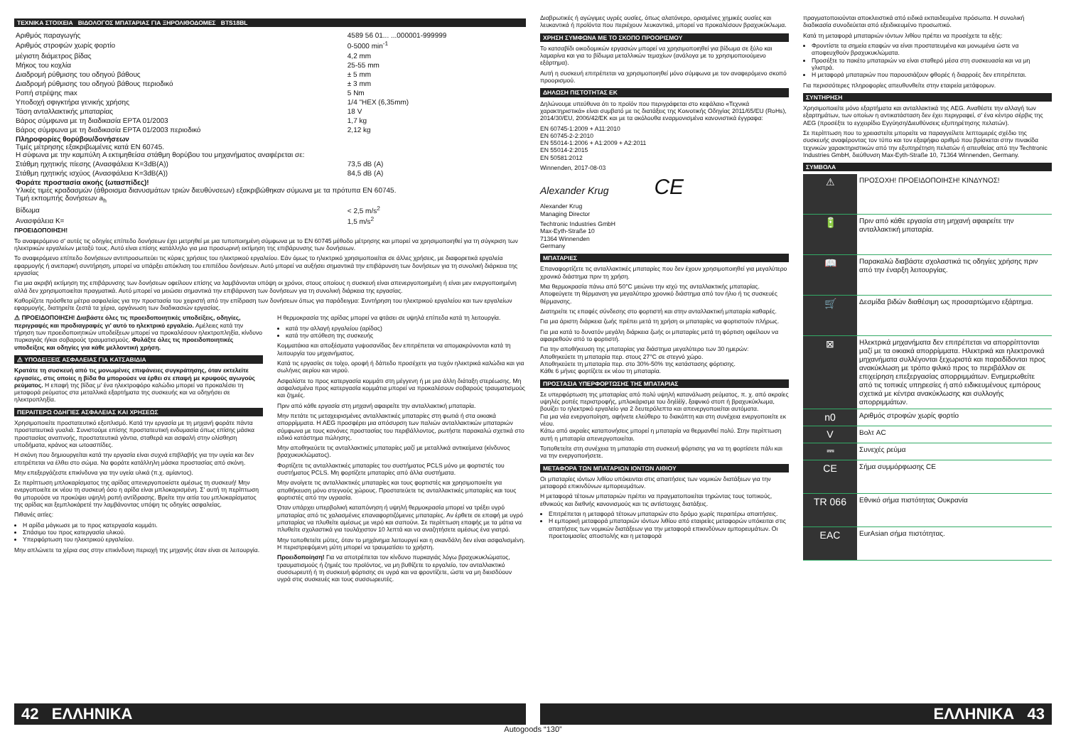ΤΕΧΝΙΚΑ ΣΤΟΙΧΕΙΑ ΒΙΔΟΛΟΓΟΣ ΜΠΑΤΑΡΙΑΣ ΓΙΑ ΞΗΡΟΛΙΘΟΔΟΜΕΣ BTS18BL
| Αριθμός παραγωγής | 4589 56 01... ...000001-999999 |
| Αριθμός στροφών χωρίς φορτίο | 0-5000 min<sup>-1</sup> |
| μέγιστη διάμετρος βίδας | 4,2 mm |
| Μήκος του κοχλία | 25-55 mm |
| Διαδρομή ρύθμισης του οδηγού βάθους | ± 5 mm |
| Διαδρομή ρύθμισης του οδηγού βάθους περιοδικό | ± 3 mm |
| Ροπή στρέψης max | 5 Nm |
| Υποδοχή σφιγκτήρα γενικής χρήσης | 1/4 "HEX (6,35mm) |
| Τάση ανταλλακτικής μπαταρίας | 18 V |
| Βάρος σύμφωνα με τη διαδικασία EPTA 01/2003 | 1,7 kg |
| Βάρος σύμφωνα με τη διαδικασία EPTA 01/2003 περιοδικό | 2,12 kg |
| Πληροφορίες θορύβου/δονήσεων Τιμές μέτρησης εξακριβωμένες κατά EN 60745. Η σύφωνα με την καμπύλη A εκτιμηθείσα στάθμη θορύβου του μηχανήματος αναφέρεται σε: | |
| Στάθμη ηχητικής πίεσης (Ανασφάλεια K=3dB(A)) | 73,5 dB (A) |
| Στάθμη ηχητικής ισχύος (Ανασφάλεια K=3dB(A)) | 84,5 dB (A) |
| Φοράτε προστασία ακοής (ωτασπίδες)! Υλικές τιμές κραδασμών (άθροισμα διανυσμάτων τριών διευθύνσεων) εξακριβώθηκαν σύμωνα με τα πρότυπα EN 60745. Τιμή εκπομπής δονήσεων a<sub>h</sub> | |
| Βίδωμα | < 2,5 m/s<sup>2</sup> |
| Ανασφάλεια K= | 1,5 m/s<sup>2</sup> |
ΠΡΟΕΙΔΟΠΟΙΗΣΗ!
Το αναφερόμενο σ' αυτές τις οδηγίες επίπεδο δονήσεων έχει μετρηθεί με μια τυποποιημένη σύμφωνα με το EN 60745 μέθοδο μέτρησης και μπορεί να χρησιμοποιηθεί για τη σύγκριση των ηλεκτρικών εργαλείων μεταξύ τους. Αυτό είναι επίσης κατάλληλο για μια προσωρινή εκτίμηση της επιβάρυνσης των δονήσεων.
Το αναφερόμενο επίπεδο δονήσεων αντιπροσωπεύει τις κύριες χρήσεις του ηλεκτρικού εργαλείου. Εάν όμως το ηλεκτρικό χρησιμοποιείται σε άλλες χρήσεις, με διαφορετικά εργαλεία εφαρμογής ή ανεπαρκή συντήρηση, μπορεί να υπάρξει απόκλιση του επιπέδου δονήσεων. Αυτό μπορεί να αυξήσει σημαντικά την επιβάρυνση των δονήσεων για τη συνολική διάρκεια της εργασίας
Για μια ακριβή εκτίμηση της επιβάρυνσης των δονήσεων οφείλουν επίσης να λαμβάνονται υπόψη οι χρόνοι, στους οποίους η συσκευή είναι απενεργοποιημένη ή είναι μεν ενεργοποιημένη αλλά δεν χρησιμοποιείται πραγματικά. Αυτό μπορεί να μειώσει σημαντικά την επιβάρυνση των δονήσεων για τη συνολική διάρκεια της εργασίας.
Καθορίζετε πρόσθετα μέτρα ασφαλείας για την προστασία του χειριστή από την επίδραση των δονήσεων όπως για παράδειγμα: Συντήρηση του ηλεκτρικού εργαλείου και των εργαλείων εφαρμογής, διατηρείτε ζεστά τα χέρια, οργάνωση των διαδικασιών εργασίας.
⚠ ΠΡΟΕΙΔΟΠΟΙΗΣΗ! Διαβάστε όλες τις προειδοποιητικές υποδείξεις, οδηγίες, περιγραφές και προδιαγραφές γι' αυτό το ηλεκτρικό εργαλείο. Αμέλειες κατά την τήρηση των προειδοποιητικών υποδείξεων μπορεί να προκαλέσουν ηλεκτροπληξία, κίνδυνο πυρκαγιάς ή/και σοβαρούς τραυματισμούς. Φυλάξτε όλες τις προειδοποιητικές υποδείξεις και οδηγίες για κάθε μελλοντική χρήση.
⚠ ΥΠΟΔΕΙΞΕΙΣ ΑΣΦΑΛΕΙΑΣ ΓΙΑ ΚΑΤΣΑΒΙΔΙΑ
Κρατάτε τη συσκευή από τις μονωμένες επιφάνειες συγκράτησης, όταν εκτελείτε εργασίες, στις οποίες η βίδα θα μπορούσε να έρθει σε επαφή με κρυφούς αγωγούς ρεύματος. Η επαφή της βίδας μ' ένα ηλεκτροφόρο καλώδιο μπορεί να προκαλέσει τη μεταφορά ρεύματος στα μεταλλικά εξαρτήματα της συσκευής και να οδηγήσει σε ηλεκτροπληξία.
ΠΕΡΑΙΤΕΡΩ ΟΔΗΓΙΕΣ ΑΣΦΑΛΕΙΑΣ ΚΑΙ ΧΡΗΣΕΩΣ
Χρησιμοποιείτε προστατευτικό εξοπλισμό. Κατά την εργασία με τη μηχανή φοράτε πάντα προστατευτικά γυαλιά. Συνιστούμε επίσης προστατευτική ενδυμασία όπως επίσης μάσκα προστασίας αναπνοής, προστατευτικά γάντια, σταθερά και ασφαλή στην ολίσθηση υποδήματα, κράνος και ωτοασπίδες.
Η σκόνη που δημιουργείται κατά την εργασία είναι συχνά επιβλαβής για την υγεία και δεν επιτρέπεται να έλθει στο σώμα. Να φοράτε κατάλληλη μάσκα προστασίας από σκόνη.
Μην επεξεργάζεστε επικίνδυνα για την υγεία υλικά (π.χ. αμίαντος).
Σε περίπτωση μπλοκαρίσματος της αρίδας απενεργοποιείστε αμέσως τη συσκευή! Μην ενεργοποιείτε εκ νέου τη συσκευή όσο η αρίδα είναι μπλοκαρισμένη. Σ' αυτή τη περίπτωση θα μπορούσε να προκύψει υψηλή ροπή αντίδρασης. Βρείτε την αιτία του μπλοκαρίσματος της αρίδας και ξεμπλοκάρετέ την λαμβάνοντας υπόψη τις οδηγίες ασφαλείας.
Πιθανές αιτίες:
Η αρίδα μάγκωσε με το προς κατεργασία κομμάτι.
Σπάσιμο του προς κατεργασία υλικού.
Υπερφόρτωση του ηλεκτρικού εργαλείου.
Μην απλώνετε τα χέρια σας στην επικίνδυνη περιοχή της μηχανής όταν είναι σε λειτουργία.
Η θερμοκρασία της αρίδας μπορεί να φτάσει σε υψηλά επίπεδα κατά τη λειτουργία.
κατά την αλλαγή εργαλείου (αρίδας)
κατά την απόθεση της συσκευής
Κομματάκια και αποξέσματα γυψοσανίδας δεν επιτρέπεται να απομακρύνονται κατά τη λειτουργία του μηχανήματος.
Κατά τις εργασίες σε τοίχο, οροφή ή δάπεδο προσέχετε για τυχόν ηλεκτρικά καλώδια και για σωλήνες αερίου και νερού.
Ασφαλίστε το προς κατεργασία κομμάτι στη μέγγενη ή με μια άλλη διάταξη στερέωσης. Μη ασφαλισμένα προς κατεργασία κομμάτια μπορεί να προκαλέσουν σοβαρούς τραυματισμούς και ζημιές.
Πριν από κάθε εργασία στη μηχανή αφαιρείτε την ανταλλακτική μπαταρία.
Μην πετάτε τις μεταχειρισμένες ανταλλακτικές μπαταρίες στη φωτιά ή στα οικιακά απορρίμματα. Η AEG προσφέρει μια απόσυρση των παλιών ανταλλακτικών μπαταριών σύμφωνα με τους κανόνες προστασίας του περιβάλλοντος, ρωτήστε παρακαλώ σχετικά στο ειδικό κατάστημα πώλησης.
Μην αποθηκεύετε τις ανταλλακτικές μπαταρίες μαζί με μεταλλικά αντικείμενα (κίνδυνος βραχυκυκλώματος).
Φορτίζετε τις ανταλλακτικές μπαταρίες του συστήματος PCLS μόνο με φορτιστές του συστήματος PCLS. Μη φορτίζετε μπαταρίες από άλλα συστήματα.
Μην ανοίγετε τις ανταλλακτικές μπαταρίες και τους φορτιστές και χρησιμοποιείτε για αποθήκευση μόνο στεγνούς χώρους. Προστατεύετε τις ανταλλακτικές μπαταρίες και τους φορτιστές από την υγρασία.
Όταν υπάρχει υπερβολική καταπόνηση ή υψηλή θερμοκρασία μπορεί να τρέξει υγρό μπαταρίας από τις χαλασμένες επαναφορτιζόμενες μπαταρίες. Αν έρθετε σε επαφή με υγρό μπαταρίας να πλυθείτε αμέσως με νερό και σαπούνι. Σε περίπτωση επαφής με τα μάτια να πλυθείτε σχολαστικά για τουλάχιστον 10 λεπτά και να αναζητήσετε αμέσως ένα γιατρό.
Μην τοποθετείτε μύτες, όταν το μηχάνημα λειτουργεί και η σκανδάλη δεν είναι ασφαλισμένη. Η περιστρεφόμενη μύτη μπορεί να τραυματίσει το χρήστη.
Προειδοποίηση! Για να αποτρέπεται τον κίνδυνο πυρκαγιάς λόγω βραχυκυκλώματος, τραυματισμούς ή ζημιές του προϊόντος, να μη βυθίζετε το εργαλείο, τον ανταλλακτικό συσσωρευτή ή τη συσκευή φόρτισης σε υγρά και να φροντίζετε, ώστε να μη διεισδύουν υγρά στις συσκευές και τους συσσωρευτές.
42 ΕΛΛΗΝΙΚΑ
Διαβρωτικές ή αγώγιμες υγρές ουσίες, όπως αλατόνερο, ορισμένες χημικές ουσίες και λευκαντικά ή προϊόντα που περιέχουν λευκαντικά, μπορεί να προκαλέσουν βραχυκύκλωμα.
ΧΡΗΣΗ ΣΥΜΦΩΝΑ ΜΕ ΤΟ ΣΚΟΠΟ ΠΡΟΟΡΙΣΜΟΥ
Το κατσαβίδι οικοδομικών εργασιών μπορεί να χρησιμοποιηθεί για βίδωμα σε ξύλο και λαμαρίνα και για το βίδωμα μεταλλικών τεμαχίων (ανάλογα με το χρησιμοποιούμενο εξάρτημα).
Αυτή η συσκευή επιτρέπεται να χρησιμοποιηθεί μόνο σύμφωνα με τον αναφερόμενο σκοπό προορισμού.
ΔΗΛΩΣΗ ΠΙΣΤΟΤΗΤΑΣ ΕΚ
Δηλώνουμε υπεύθυνα ότι το προϊόν που περιγράφεται στο κεφάλαιο «Τεχνικά χαρακτηριστικά» είναι συμβατό με τις διατάξεις της Κοινοτικής Οδηγίας 2011/65/EU (RoHs), 2014/30/EU, 2006/42/EK και με τα ακόλουθα εναρμονισμένα κανονιστικά έγγραφα:
EN 60745-1:2009 + A11:2010
EN 60745-2-2:2010
EN 55014-1:2006 + A1:2009 + A2:2011
EN 55014-2:2015
EN 50581:2012
Winnenden, 2017-08-03
Alexander Krug CE
Alexander Krug
Managing Director
Techtronic Industries GmbH
Max-Eyth-Straße 10
71364 Winnenden
Germany
ΜΠΑΤΑΡΙΕΣ
Επαναφορτίζετε τις ανταλλακτικές μπαταρίες που δεν έχουν χρησιμοποιηθεί για μεγαλύτερο χρονικό διάστημα πριν τη χρήση.
Μια θερμοκρασία πάνω από 50°C μειώνει την ισχύ της ανταλλακτικής μπαταρίας. Αποφεύγετε τη θέρμανση για μεγαλύτερο χρονικό διάστημα από τον ήλιο ή τις συσκευές θέρμανσης.
Διατηρείτε τις επαφές σύνδεσης στο φορτιστή και στην ανταλλακτική μπαταρία καθαρές.
Για μια άριστη διάρκεια ζωής πρέπει μετά τη χρήση οι μπαταρίες να φορτιστούν πλήρως.
Για μια κατά το δυνατόν μεγάλη διάρκεια ζωής οι μπαταρίες μετά τη φόρτιση οφείλουν να αφαιρεθούν από το φορτιστή.
Για την αποθήκευση της μπαταρίας για διάστημα μεγαλύτερο των 30 ημερών:
Αποθηκεύετε τη μπαταρία περ. στους 27°C σε στεγνό χώρο.
Αποθηκεύετε τη μπαταρία περ. στο 30%-50% της κατάστασης φόρτισης.
Κάθε 6 μήνες φορτίζετε εκ νέου τη μπαταρία.
ΠΡΟΣΤΑΣΙΑ ΥΠΕΡΦΟΡΤΩΣΗΣ ΤΗΣ ΜΠΑΤΑΡΙΑΣ
Σε υπερφόρτωση της μπαταρίας από πολύ υψηλή κατανάλωση ρεύματος, π. χ. από ακραίες υψηλές ροπές περιστροφής, μπλοκάρισμα του δηέίέίý, ξαφνικό στοπ ή βραχυκύκλωμα, βουίζει το ηλεκτρικό εργαλείο για 2 δευτερόλεπτα και απενεργοποιείται αυτόματα.
Για μια νέα ενεργοποίηση, αφήνετε ελεύθερο το διακόπτη και στη συνέχεια ενεργοποιείτε εκ νέου.
Κάτω από ακραίες καταπονήσεις μπορεί η μπαταρία να θερμανθεί πολύ. Στην περίπτωση αυτή η μπαταρία απενεργοποιείται.
Τοποθετείτε στη συνέχεια τη μπαταρία στη συσκευή φόρτισης για να τη φορτίσετε πάλι και να την ενεργοποιήσετε.
ΜΕΤΑΦΟΡΑ ΤΩΝ ΜΠΑΤΑΡΙΩΝ ΙΟΝΤΩΝ ΛΙΘΙΟΥ
Οι μπαταρίες ιόντων λιθίου υπόκεινται στις απαιτήσεις των νομικών διατάξεων για την μεταφορά επικινδύνων εμπορευμάτων.
Η μεταφορά τέτοιων μπαταριών πρέπει να πραγματοποιείται τηρώντας τους τοπικούς, εθνικούς και διεθνής κανονισμούς και τις αντίστοιχες διατάξεις.
Επιτρέπεται η μεταφορά τέτοιων μπαταριών στο δρόμο χωρίς περαιτέρω απαιτήσεις.
Η εμπορική μεταφορά μπαταριών ιόντων λιθίου από εταιρείες μεταφορών υπόκειται στις απαιτήσεις των νομικών διατάξεων για την μεταφορά επικινδύνων εμπορευμάτων. Οι προετοιμασίες αποστολής και η μεταφορά
πραγματοποιούνται αποκλειστικά από ειδικά εκπαιδευμένα πρόσωπα. Η συνολική διαδικασία συνοδεύεται από εξειδικευμένο προσωπικό.
Κατά τη μεταφορά μπαταριών ιόντων λιθίου πρέπει να προσέχετε τα εξής:
Φροντίστε τα σημεία επαφών να είναι προστατευμένα και μονωμένα ώστε να αποφευχθούν βραχυκυκλώματα.
Προσέξτε το πακέτο μπαταριών να είναι σταθερό μέσα στη συσκευασία και να μη γλιστρά.
Η μεταφορά μπαταριών που παρουσιάζουν φθορές ή διαρροές δεν επιτρέπεται.
Για περισσότερες πληροφορίες απευθυνθείτε στην εταιρεία μετάφορων.
ΣΥΝΤΗΡΗΣΗ
Χρησιμοποιείτε μόνο εξαρτήματα και ανταλλακτικά της AEG. Αναθέστε την αλλαγή των εξαρτημάτων, των οποίων η αντικατάσταση δεν έχει περιγραφεί, σ' ένα κέντρο σέρβις της AEG (προσέξτε το εγχειρίδιο Εγγύηση/Διευθύνσεις εξυπηρέτησης πελατών).
Σε περίπτωση που το χρειαστείτε μπορείτε να παραγγείλετε λεπτομερές σχέδιο της συσκευής αναφέροντας τον τύπο και τον εξαψήφιο αριθμό που βρίσκεται στην πινακίδα τεχνικών χαρακτηριστικών από την εξυπηρέτηση πελατών ή απευθείας από την Techtronic Industries GmbH, διεύθυνση Max-Eyth-Straße 10, 71364 Winnenden, Germany.
ΣΥΜΒΟΛΑ
| ⚠ | ΠΡΟΣΟΧΗ! ΠΡΟΕΙΔΟΠΟΙΗΣΗ! ΚΙΝΔΥΝΟΣ! |
| 🔋 | Πριν από κάθε εργασία στη μηχανή αφαιρείτε την ανταλλακτική μπαταρία. |
| 📖 | Παρακαλώ διαβάστε σχολαστικά τις οδηγίες χρήσης πριν από την έναρξη λειτουργίας. |
| 🛒 | Δεσμίδα βιδών διαθέσιμη ως προσαρτώμενο εξάρτημα. |
| ⊠ | Ηλεκτρικά μηχανήματα δεν επιτρέπεται να απορρίπτονται μαζί με τα οικιακά απορρίμματα. Ηλεκτρικά και ηλεκτρονικά μηχανήματα συλλέγονται ξεχωριστά και παραδίδονται προς ανακύκλωση με τρόπο φιλικό προς το περιβάλλον σε επιχείρηση επεξεργασίας απορριμμάτων. Ενημερωθείτε από τις τοπικές υπηρεσίες ή από ειδικευμένους εμπόρους σχετικά με κέντρα ανακύκλωσης και συλλογής απορριμμάτων. |
| n0 | Αριθμός στροφών χωρίς φορτίο |
| V | Βολτ AC |
| ⎓ | Συνεχές ρεύμα |
| CE | Σήμα συμμόρφωσης CE |
| TR 066 | Εθνικό σήμα πιστότητας Ουκρανία |
| EAC | EurAsian σήμα πιστότητας. |
ΕΛΛΗΝΙΚΑ 43
Autogoods “130”